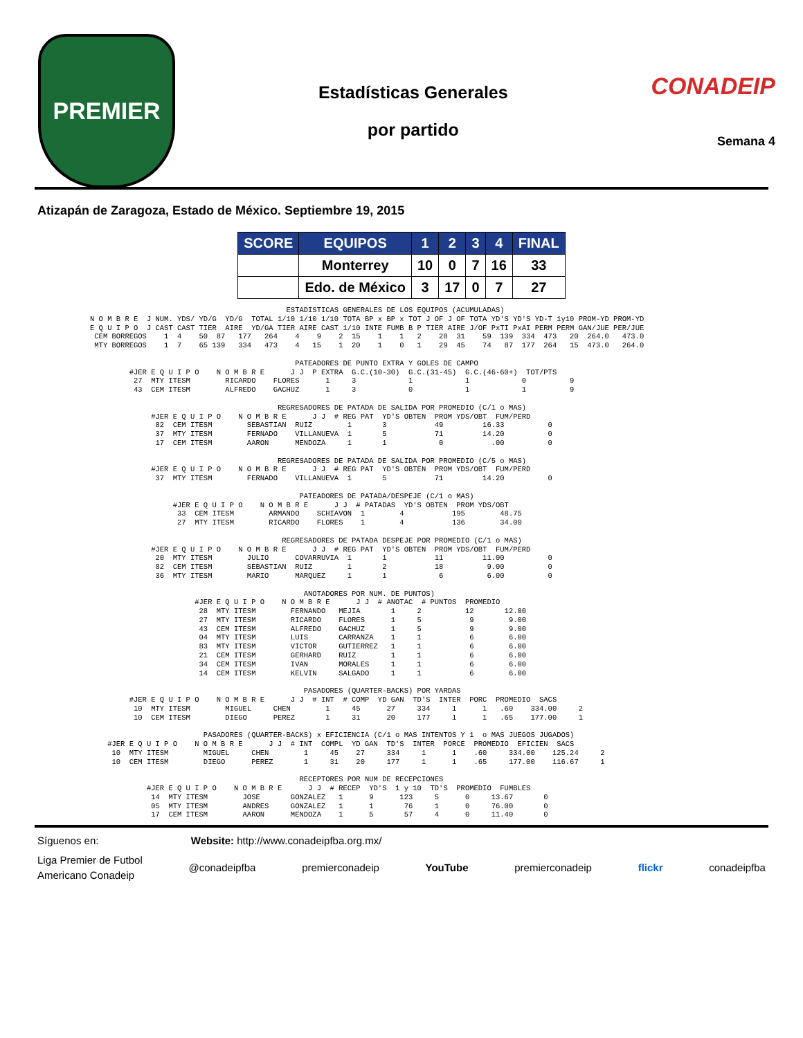PREMIER
Estadísticas Generales
por partido
CONADEIP
Semana 4
Atizapán de Zaragoza, Estado de México. Septiembre 19, 2015
| SCORE | EQUIPOS | 1 | 2 | 3 | 4 | FINAL |
| --- | --- | --- | --- | --- | --- | --- |
| | Monterrey | 10 | 0 | 7 | 16 | 33 |
| | Edo. de México | 3 | 17 | 0 | 7 | 27 |
                                             ESTADISTICAS GENERALES DE LOS EQUIPOS (ACUMULADAS)
N O M B R E  J NUM. YDS/ YD/G  YD/G  TOTAL 1/10 1/10 1/10 TOTA BP x BP x TOT J OF J OF TOTA YD'S YD'S YD-T 1y10 PROM-YD PROM-YD
E Q U I P O  J CAST CAST TIER  AIRE  YD/GA TIER AIRE CAST 1/10 INTE FUMB B P TIER AIRE J/OF PxTI PxAI PERM PERM GAN/JUE PER/JUE
 CEM BORREGOS    1  4    50  87   177   264    4    9    2  15    1    1   2    28  31    59  139  334  473   20  264.0   473.0
 MTY BORREGOS    1  7    65 139   334   473    4   15    1  20    1    0   1    29  45    74   87  177  264   15  473.0   264.0

                                               PATEADORES DE PUNTO EXTRA Y GOLES DE CAMPO
         #JER E Q U I P O    N O M B R E      J J  P EXTRA  G.C.(10-30)  G.C.(31-45)  G.C.(46-60+)  TOT/PTS
          27  MTY ITESM        RICARDO    FLORES      1     3            1            1            0          9
          43  CEM ITESM        ALFREDO    GACHUZ      1     3            0            1            1          9

                                           REGRESADORES DE PATADA DE SALIDA POR PROMEDIO (C/1 o MAS)
              #JER E Q U I P O    N O M B R E      J J  # REG PAT  YD'S OBTEN  PROM YDS/OBT  FUM/PERD
               82  CEM ITESM        SEBASTIAN  RUIZ        1       3           49         16.33          0
               37  MTY ITESM        FERNADO    VILLANUEVA  1       5           71         14.20          0
               17  CEM ITESM        AARON      MENDOZA     1       1            0           .00          0

                                           REGRESADORES DE PATADA DE SALIDA POR PROMEDIO (C/5 o MAS)
              #JER E Q U I P O    N O M B R E      J J  # REG PAT  YD'S OBTEN  PROM YDS/OBT  FUM/PERD
               37  MTY ITESM        FERNADO    VILLANUEVA  1       5           71         14.20          0

                                                PATEADORES DE PATADA/DESPEJE (C/1 o MAS)
                   #JER E Q U I P O    N O M B R E      J J  # PATADAS  YD'S OBTEN  PROM YDS/OBT
                    33  CEM ITESM        ARMANDO    SCHIAVON  1        4           195        48.75
                    27  MTY ITESM        RICARDO    FLORES    1        4           136        34.00

                                            REGRESADORES DE PATADA DESPEJE POR PROMEDIO (C/1 o MAS)
              #JER E Q U I P O    N O M B R E      J J  # REG PAT  YD'S OBTEN  PROM YDS/OBT  FUM/PERD
               20  MTY ITESM        JULIO      COVARRUVIA  1       1           11         11.00          0
               82  CEM ITESM        SEBASTIAN  RUIZ        1       2           18          9.00          0
               36  MTY ITESM        MARIO      MARQUEZ     1       1            6          6.00          0

                                                 ANOTADORES POR NUM. DE PUNTOS)
                        #JER E Q U I P O    N O M B R E      J J  # ANOTAC  # PUNTOS  PROMEDIO
                         28  MTY ITESM        FERNANDO   MEJIA       1     2          12       12.00
                         27  MTY ITESM        RICARDO    FLORES      1     5           9        9.00
                         43  CEM ITESM        ALFREDO    GACHUZ      1     5           9        9.00
                         04  MTY ITESM        LUIS       CARRANZA    1     1           6        6.00
                         83  MTY ITESM        VICTOR     GUTIERREZ   1     1           6        6.00
                         21  CEM ITESM        GERHARD    RUIZ        1     1           6        6.00
                         34  CEM ITESM        IVAN       MORALES     1     1           6        6.00
                         14  CEM ITESM        KELVIN     SALGADO     1     1           6        6.00

                                                 PASADORES (QUARTER-BACKS) POR YARDAS
         #JER E Q U I P O    N O M B R E      J J  # INT  # COMP  YD GAN  TD'S  INTER  PORC  PROMEDIO  SACS
          10  MTY ITESM        MIGUEL     CHEN        1     45      27     334     1      1   .60    334.00     2
          10  CEM ITESM        DIEGO      PEREZ       1     31      20     177     1      1   .65    177.00     1

                          PASADORES (QUARTER-BACKS) x EFICIENCIA (C/1 o MAS INTENTOS Y 1  o MAS JUEGOS JUGADOS)
    #JER E Q U I P O    N O M B R E      J J  # INT  COMPL  YD GAN  TD'S  INTER  PORCE  PROMEDIO  EFICIEN  SACS
     10  MTY ITESM        MIGUEL     CHEN        1     45    27     334     1      1    .60     334.00    125.24     2
     10  CEM ITESM        DIEGO      PEREZ       1     31    20     177     1      1    .65     177.00    116.67     1

                                                RECEPTORES POR NUM DE RECEPCIONES
             #JER E Q U I P O    N O M B R E      J J  # RECEP  YD'S  1 y 10  TD'S  PROMEDIO  FUMBLES
              14  MTY ITESM        JOSE       GONZALEZ   1      9      123     5      0     13.67       0
              05  MTY ITESM        ANDRES     GONZALEZ   1      1       76     1      0     76.00       0
              17  CEM ITESM        AARON      MENDOZA    1      5       57     4      0     11.40       0
Síguenos en: Website: http://www.conadeipfba.org.mx/
Liga Premier de Futbol
Americano Conadeip @conadeipfba premierconadeip YouTube premierconadeip flickr conadeipfba